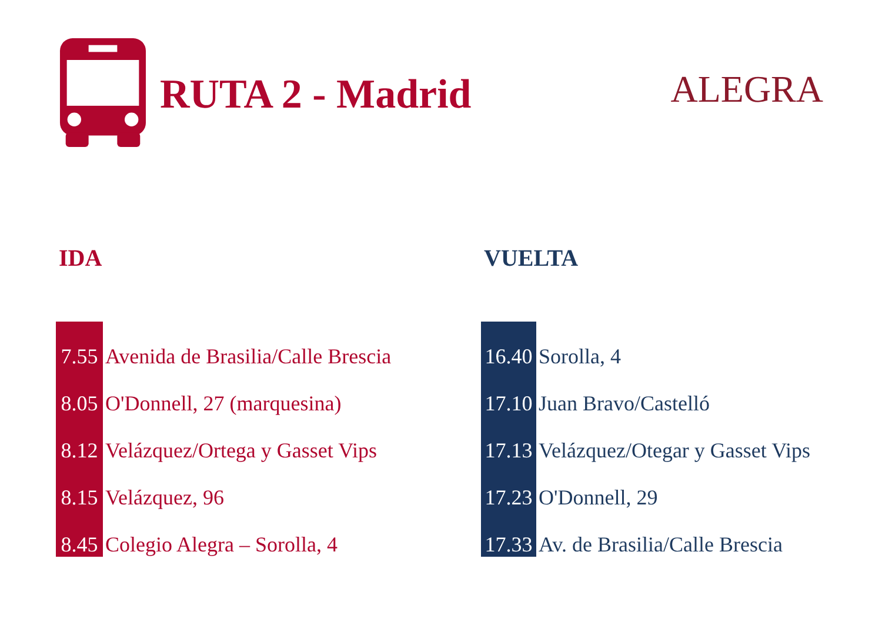RUTA 2 - Madrid ALEGRA
IDA
| 7.55 | Avenida de Brasilia/Calle Brescia |
| 8.05 | O'Donnell, 27 (marquesina) |
| 8.12 | Velázquez/Ortega y Gasset Vips |
| 8.15 | Velázquez, 96 |
| 8.45 | Colegio Alegra – Sorolla, 4 |
VUELTA
| 16.40 | Sorolla, 4 |
| 17.10 | Juan Bravo/Castelló |
| 17.13 | Velázquez/Otegar y Gasset Vips |
| 17.23 | O'Donnell, 29 |
| 17.33 | Av. de Brasilia/Calle Brescia |